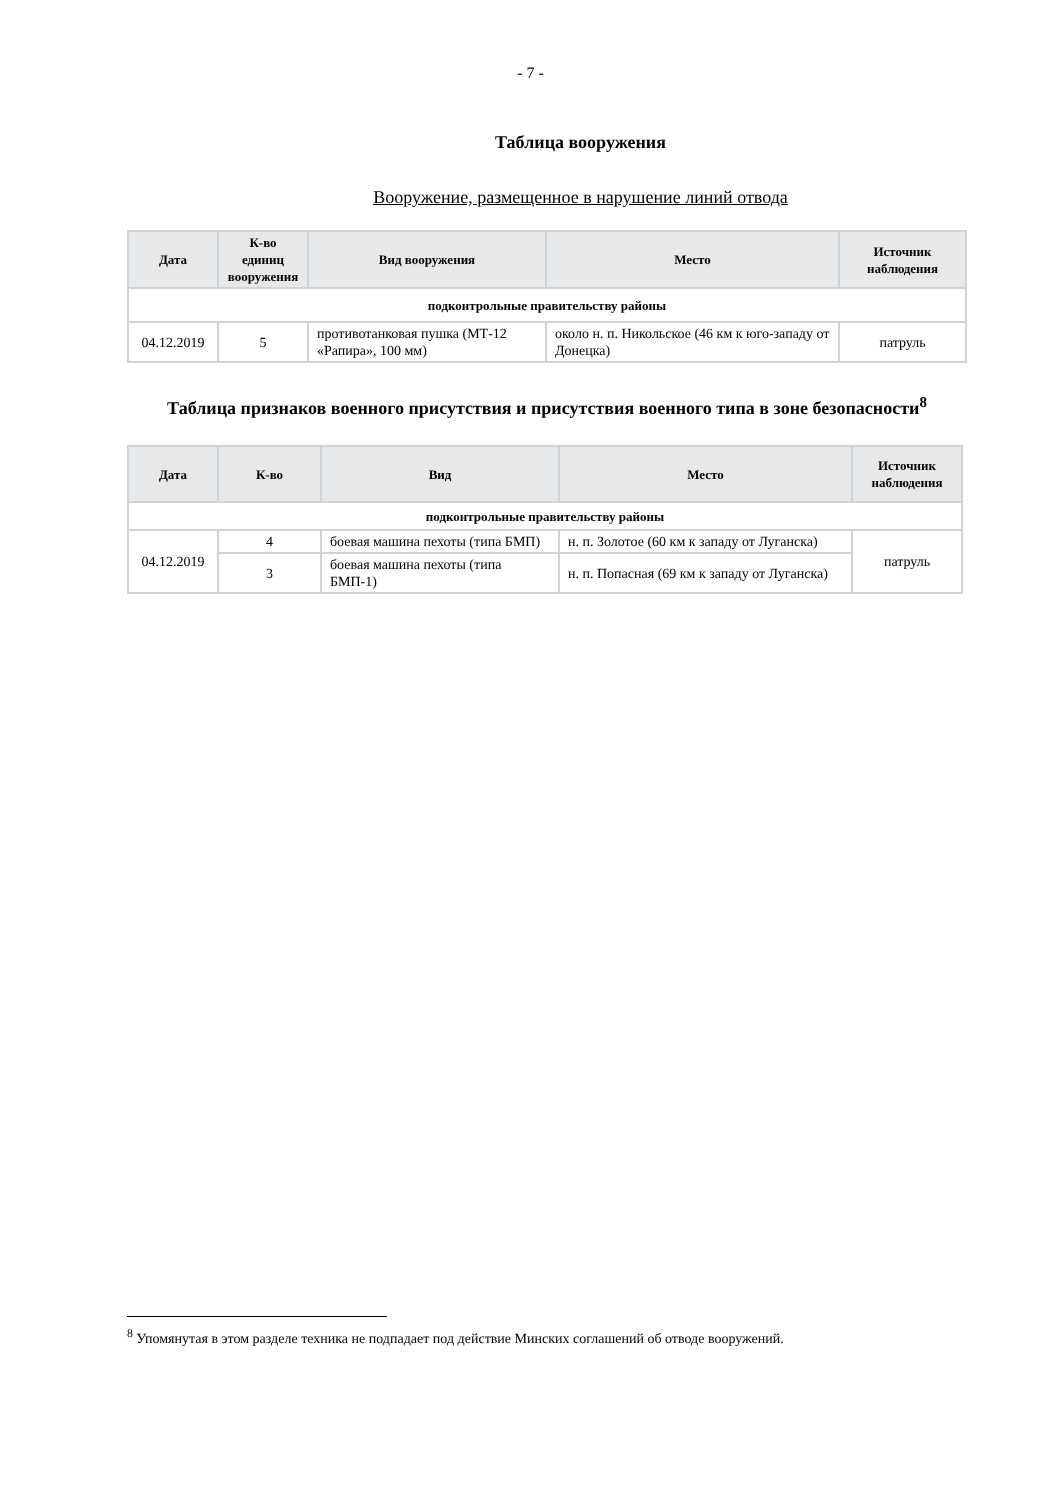- 7 -
Таблица вооружения
Вооружение, размещенное в нарушение линий отвода
| Дата | К-во единиц вооружения | Вид вооружения | Место | Источник наблюдения |
| --- | --- | --- | --- | --- |
| подконтрольные правительству районы | | | | |
| 04.12.2019 | 5 | противотанковая пушка (МТ-12 «Рапира», 100 мм) | около н. п. Никольское (46 км к юго-западу от Донецка) | патруль |
Таблица признаков военного присутствия и присутствия военного типа в зоне безопасности<sup>8</sup>
| Дата | К-во | Вид | Место | Источник наблюдения |
| --- | --- | --- | --- | --- |
| подконтрольные правительству районы | | | | |
| 04.12.2019 | 4 | боевая машина пехоты (типа БМП) | н. п. Золотое (60 км к западу от Луганска) | патруль |
| | 3 | боевая машина пехоты (типа БМП-1) | н. п. Попасная (69 км к западу от Луганска) | |
<sup>8</sup> Упомянутая в этом разделе техника не подпадает под действие Минских соглашений об отводе вооружений.